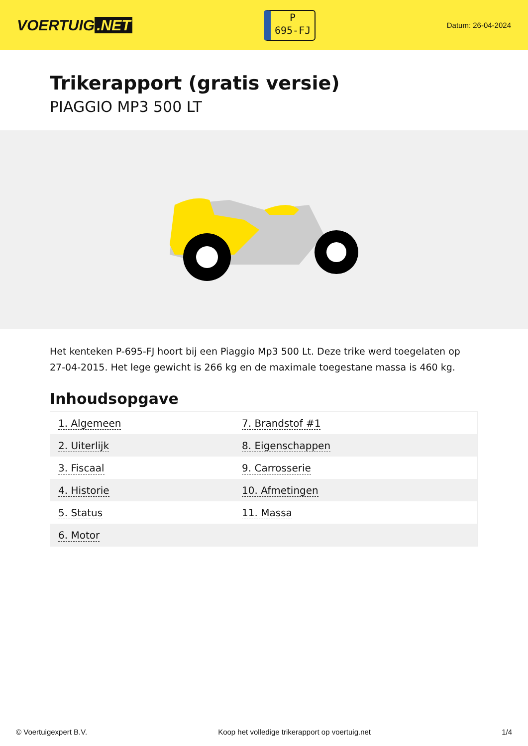VOERTUIG.NET
P
695-FJ
Datum: 26-04-2024
Trikerapport (gratis versie)
PIAGGIO MP3 500 LT
Het kenteken P-695-FJ hoort bij een Piaggio Mp3 500 Lt. Deze trike werd toegelaten op 27-04-2015. Het lege gewicht is 266 kg en de maximale toegestane massa is 460 kg.
Inhoudsopgave
| 1. Algemeen | 7. Brandstof #1 |
| 2. Uiterlijk | 8. Eigenschappen |
| 3. Fiscaal | 9. Carrosserie |
| 4. Historie | 10. Afmetingen |
| 5. Status | 11. Massa |
| 6. Motor | |
© Voertuigexpert B.V. Koop het volledige trikerapport op voertuig.net 1/4